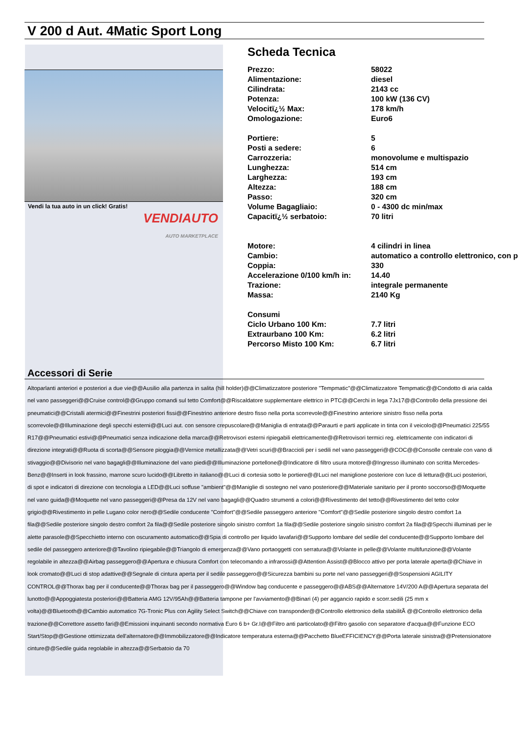V 200 d Aut. 4Matic Sport Long
Vendi la tua auto in un click! Gratis!
VENDIAUTO
AUTO MARKETPLACE
Scheda Tecnica
| Prezzo: | 58022 |
| Alimentazione: | diesel |
| Cilindrata: | 2143 cc |
| Potenza: | 100 kW (136 CV) |
| Velocitï¿½ Max: | 178 km/h |
| Omologazione: | Euro6 |
| Portiere: | 5 |
| Posti a sedere: | 6 |
| Carrozzeria: | monovolume e multispazio |
| Lunghezza: | 514 cm |
| Larghezza: | 193 cm |
| Altezza: | 188 cm |
| Passo: | 320 cm |
| Volume Bagagliaio: | 0 - 4300 dc min/max |
| Capacitï¿½ serbatoio: | 70 litri |
| Motore: | 4 cilindri in linea |
| Cambio: | automatico a controllo elettronico, con p |
| Coppia: | 330 |
| Accelerazione 0/100 km/h in: | 14.40 |
| Trazione: | integrale permanente |
| Massa: | 2140 Kg |
| Consumi | |
| Ciclo Urbano 100 Km: | 7.7 litri |
| Extraurbano 100 Km: | 6.2 litri |
| Percorso Misto 100 Km: | 6.7 litri |
Accessori di Serie
Altoparlanti anteriori e posteriori a due vie@@Ausilio alla partenza in salita (hill holder)@@Climatizzatore posteriore "Tempmatic"@@Climatizzatore Tempmatic@@Condotto di aria calda nel vano passeggeri@@Cruise control@@Gruppo comandi sul tetto Comfort@@Riscaldatore supplementare elettrico in PTC@@Cerchi in lega 7Jx17@@Controllo della pressione dei pneumatici@@Cristalli atermici@@Finestrini posteriori fissi@@Finestrino anteriore destro fisso nella porta scorrevole@@Finestrino anteriore sinistro fisso nella porta scorrevole@@Illuminazione degli specchi esterni@@Luci aut. con sensore crepuscolare@@Maniglia di entrata@@Paraurti e parti applicate in tinta con il veicolo@@Pneumatici 225/55 R17@@Pneumatici estivi@@Pneumatici senza indicazione della marca@@Retrovisori esterni ripiegabili elettricamente@@Retrovisori termici reg. elettricamente con indicatori di direzione integrati@@Ruota di scorta@@Sensore pioggia@@Vernice metallizzata@@Vetri scuri@@Braccioli per i sedili nel vano passeggeri@@COC@@Consolle centrale con vano di stivaggio@@Divisorio nel vano bagagli@@Illuminazione del vano piedi@@Illuminazione portellone@@Indicatore di filtro usura motore@@Ingresso illuminato con scritta Mercedes-Benz@@Inserti in look frassino, marrone scuro lucido@@Libretto in italiano@@Luci di cortesia sotto le portiere@@Luci nel maniglione posteriore con luce di lettura@@Luci posteriori, di spot e indicatori di direzione con tecnologia a LED@@Luci soffuse "ambient"@@Maniglie di sostegno nel vano posteriore@@Materiale sanitario per il pronto soccorso@@Moquette nel vano guida@@Moquette nel vano passeggeri@@Presa da 12V nel vano bagagli@@Quadro strumenti a colori@@Rivestimento del tetto@@Rivestimento del tetto color grigio@@Rivestimento in pelle Lugano color nero@@Sedile conducente "Comfort"@@Sedile passeggero anteriore "Comfort"@@Sedile posteriore singolo destro comfort 1a fila@@Sedile posteriore singolo destro comfort 2a fila@@Sedile posteriore singolo sinistro comfort 1a fila@@Sedile posteriore singolo sinistro comfort 2a fila@@Specchi illuminati per le alette parasole@@Specchietto interno con oscuramento automatico@@Spia di controllo per liquido lavafari@@Supporto lombare del sedile del conducente@@Supporto lombare del sedile del passeggero anteriore@@Tavolino ripiegabile@@Triangolo di emergenza@@Vano portaoggetti con serratura@@Volante in pelle@@Volante multifunzione@@Volante regolabile in altezza@@Airbag passeggero@@Apertura e chiusura Comfort con telecomando a infrarossi@@Attention Assist@@Blocco attivo per porta laterale aperta@@Chiave in look cromato@@Luci di stop adattive@@Segnale di cintura aperta per il sedile passeggero@@Sicurezza bambini su porte nel vano passeggeri@@Sospensioni AGILITY CONTROL@@Thorax bag per il conducente@@Thorax bag per il passeggero@@Window bag conducente e passeggero@@ABS@@Alternatore 14V/200 A@@Apertura separata del lunotto@@Appoggiatesta posteriori@@Batteria AMG 12V/95Ah@@Batteria tampone per l'avviamento@@Binari (4) per aggancio rapido e scorr.sedili (25 mm x volta)@@Bluetooth@@Cambio automatico 7G-Tronic Plus con Agility Select Switch@@Chiave con transponder@@Controllo elettronico della stabilitÃ @@Controllo elettronico della trazione@@Correttore assetto fari@@Emissioni inquinanti secondo normativa Euro 6 b+ Gr.I@@Filtro anti particolato@@Filtro gasolio con separatore d'acqua@@Funzione ECO Start/Stop@@Gestione ottimizzata dell'alternatore@@Immobilizzatore@@Indicatore temperatura esterna@@Pacchetto BlueEFFICIENCY@@Porta laterale sinistra@@Pretensionatore cinture@@Sedile guida regolabile in altezza@@Serbatoio da 70